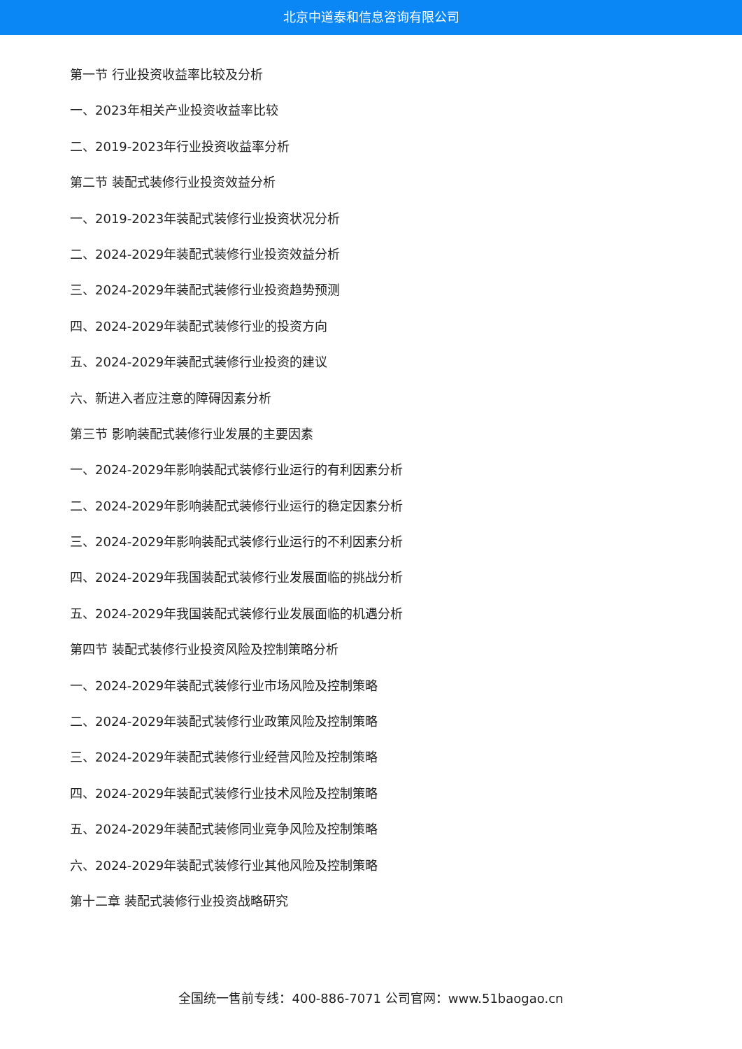北京中道泰和信息咨询有限公司
第一节 行业投资收益率比较及分析
一、2023年相关产业投资收益率比较
二、2019-2023年行业投资收益率分析
第二节 装配式装修行业投资效益分析
一、2019-2023年装配式装修行业投资状况分析
二、2024-2029年装配式装修行业投资效益分析
三、2024-2029年装配式装修行业投资趋势预测
四、2024-2029年装配式装修行业的投资方向
五、2024-2029年装配式装修行业投资的建议
六、新进入者应注意的障碍因素分析
第三节 影响装配式装修行业发展的主要因素
一、2024-2029年影响装配式装修行业运行的有利因素分析
二、2024-2029年影响装配式装修行业运行的稳定因素分析
三、2024-2029年影响装配式装修行业运行的不利因素分析
四、2024-2029年我国装配式装修行业发展面临的挑战分析
五、2024-2029年我国装配式装修行业发展面临的机遇分析
第四节 装配式装修行业投资风险及控制策略分析
一、2024-2029年装配式装修行业市场风险及控制策略
二、2024-2029年装配式装修行业政策风险及控制策略
三、2024-2029年装配式装修行业经营风险及控制策略
四、2024-2029年装配式装修行业技术风险及控制策略
五、2024-2029年装配式装修同业竞争风险及控制策略
六、2024-2029年装配式装修行业其他风险及控制策略
第十二章 装配式装修行业投资战略研究
全国统一售前专线：400-886-7071 公司官网：www.51baogao.cn